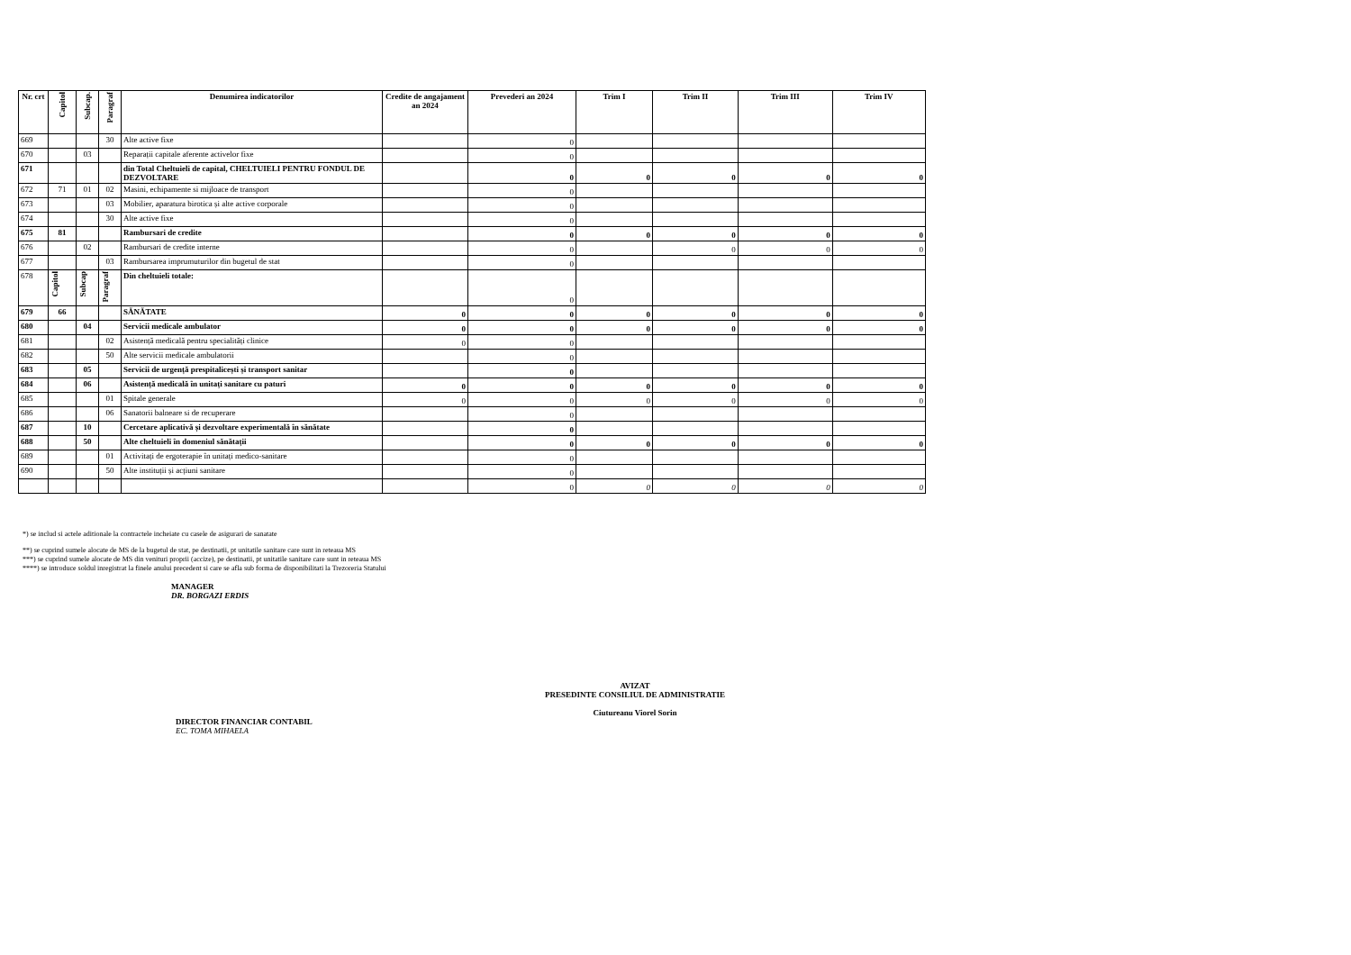| Nr. crt | Capitol | Subcap. | Paragraf | Denumirea indicatorilor | Credite de angajament an 2024 | Prevederi an 2024 | Trim I | Trim II | Trim III | Trim IV |
| --- | --- | --- | --- | --- | --- | --- | --- | --- | --- | --- |
| 669 | | | 30 | Alte active fixe | | 0 | | | | |
| 670 | | 03 | | Reparații capitale aferente activelor fixe | | 0 | | | | |
| 671 | | | | din Total Cheltuieli de capital, CHELTUIELI PENTRU FONDUL DE DEZVOLTARE | | 0 | 0 | 0 | 0 | 0 |
| 672 | 71 | 01 | 02 | Masini, echipamente si mijloace de transport | | 0 | | | | |
| 673 | | | 03 | Mobilier, aparatura birotica și alte active corporale | | 0 | | | | |
| 674 | | | 30 | Alte active fixe | | 0 | | | | |
| 675 | 81 | | | Rambursari de credite | | 0 | 0 | 0 | 0 | 0 |
| 676 | | 02 | | Rambursari de credite interne | | 0 | | 0 | 0 | 0 |
| 677 | | | 03 | Rambursarea imprumuturilor din bugetul de stat | | 0 | | | | |
| 678 | Capitol | Subcap | Paragraf | Din cheltuieli totale: | | 0 | | | | |
| 679 | 66 | | | SĂNĂTATE | 0 | 0 | 0 | 0 | 0 | 0 |
| 680 | | 04 | | Servicii medicale ambulator | 0 | 0 | 0 | 0 | 0 | 0 |
| 681 | | | 02 | Asistență medicală pentru specialități clinice | 0 | 0 | | | | |
| 682 | | | 50 | Alte servicii medicale ambulatorii | | 0 | | | | |
| 683 | | 05 | | Servicii de urgență prespitalicești și transport sanitar | | 0 | | | | |
| 684 | | 06 | | Asistență medicală în unitați sanitare cu paturi | 0 | 0 | 0 | 0 | 0 | 0 |
| 685 | | | 01 | Spitale generale | 0 | 0 | 0 | 0 | 0 | 0 |
| 686 | | | 06 | Sanatorii balneare si de recuperare | | 0 | | | | |
| 687 | | 10 | | Cercetare aplicativă și dezvoltare experimentală în sănătate | | 0 | | | | |
| 688 | | 50 | | Alte cheltuieli în domeniul sănătații | | 0 | 0 | 0 | 0 | 0 |
| 689 | | | 01 | Activitați de ergoterapie în unitați medico-sanitare | | 0 | | | | |
| 690 | | | 50 | Alte instituții și acțiuni sanitare | | 0 | | | | |
| | | | | | | 0 | 0 | 0 | 0 | 0 |
*) se includ si actele aditionale la contractele incheiate cu casele de asigurari de sanatate
**) se cuprind sumele alocate de MS de la bugetul de stat, pe destinatii, pt unitatile sanitare care sunt in reteaua MS
***) se cuprind sumele alocate de MS din venituri proprii (accize), pe destinatii, pt unitatile sanitare care sunt in reteaua MS
****) se introduce soldul inregistrat la finele anului precedent si care se afla sub forma de disponibilitati la Trezoreria Statului
MANAGER
DR. BORGAZI ERDIS
DIRECTOR FINANCIAR CONTABIL
EC. TOMA MIHAELA
AVIZAT
PRESEDINTE CONSILIUL DE ADMINISTRATIE
Ciutureanu Viorel Sorin